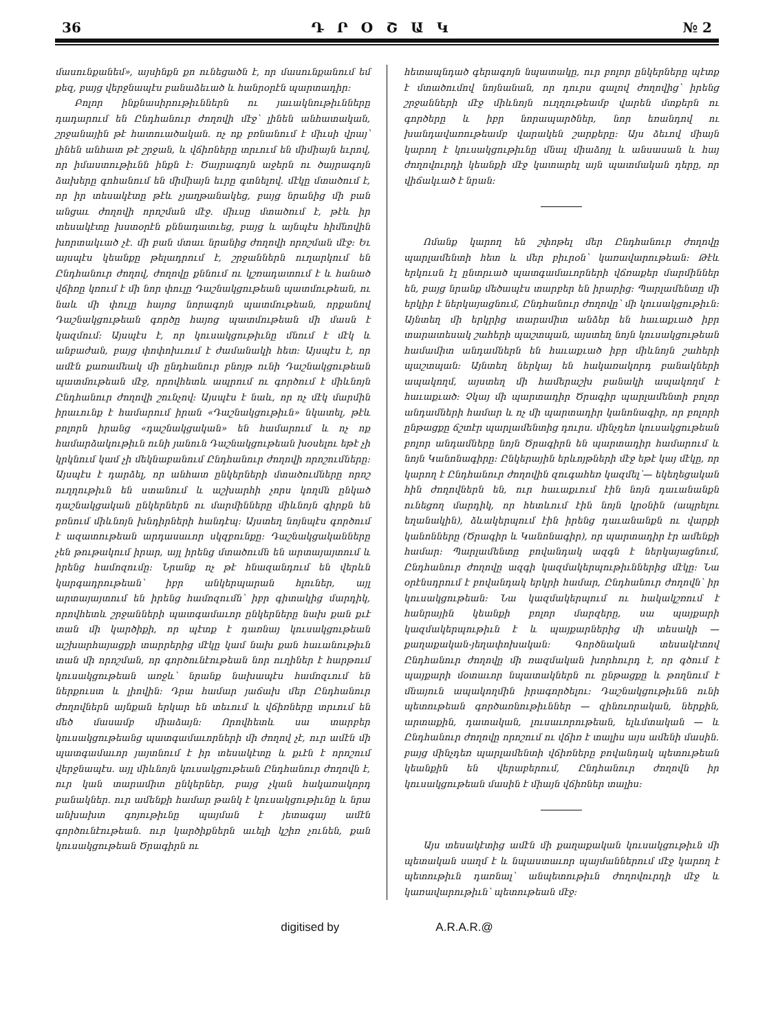36 Դ Ր Օ Շ Ա Կ № 2
մասունքանեմ», այսինքն քո ունեցածն է, որ մասունքանում եմ քեզ, բայց վերջնապէս բանաձեւած և հանրօրէն պարտադիր։
Բոլոր ինքնասիրութիւններն ու յաւակնութիւնները դադարում են Ընդհանուր ժողովի մէջ՝ լինեն անհատական, շրջանային թէ հատուածական․ ոչ ոք բռնանում է միւսի վրայ՝ լինեն անհատ թէ շրջան, և վճիռները տրւում են միմիայն եւրով, որ իմաստութիւնն ինքն է։ Ծայրագոյն աջերն ու ծայրագոյն ձախերը գոհանում են միմիայն եւրը գտնելով․ մէկը մտածում է, որ իր տեսակէտը թէև չյաղթանակեց, բայց նրանից մի բան անցաւ ժողովի որոշման մէջ․ միւսը մտածում է, թէև իր տեսակէտը խստօրէն քննադատւեց, բայց և այնպէս հիմնովին խորտակւած չէ․ մի բան մտաւ նրանից ժողովի որոշման մէջ։ Եւ այսպէս կեանքը թելադրում է, շրջաններն ուղարկում են Ընդհանուր ժողով, ժողովը քննում ու կշռադատում է և հանած վճիռը կռում է մի նոր փուլը Դաշնակցութեան պատմութեան, ու նաև մի փուլը հայոց նորագոյն պատմութեան, որքանով Դաշնակցութեան գործը հայոց պատմութեան մի մասն է կազմում։ Այսպէս է, որ կուսակցութիւնը մնում է մէկ և անբաժան, բայց փոփոխւում է ժամանակի հետ։ Այսպէս է, որ ամէն քառամեակ մի ընդհանուր բնոյթ ունի Դաշնակցութեան պատմութեան մէջ, որովհետև ապրում ու գործում է միևնոյն Ընդհանուր ժողովի շունչով։ Այսպէս է նաև, որ ոչ մէկ մարմին իրաւունք է համարում իրան «Դաշնակցութիւն» նկատել, թէև բոլորն իրանց «դաշնակցական» են համարում և ոչ ոք համարձակութիւն ունի յանուն Դաշնակցութեան խօսելու եթէ չի կրկնում կամ չի մեկնաբանում Ընդհանուր ժողովի որոշումները։ Այսպէս է դարձել, որ անհատ ընկերների մտածումները որոշ ուղղութիւն են ստանում և աշխարհի չորս կողմն ընկած դաշնակցական ընկերներն ու մարմինները միևնոյն գիրքն են բռնում միևնոյն խնդիրների հանդէպ։ Այստեղ նոյնպէս գործում է ազատութեան արդասաւոր սկզբունքը։ Դաշնակցականները չեն թութակում իրար, այլ իրենց մտածումն են արտայայտում և իրենց համոզումը։ Նրանք ոչ թէ հնազանդում են վերևն կարգադրութեան՝ իբր անկերպարան հլուներ, այլ արտայայտում են իրենց համոզումն՝ իբր գիտակից մարդիկ, որովհետև շրջանների պատգամաւոր ընկերները նախ քան քւէ տան մի կարծիքի, որ պէտք է դառնայ կուսակցութեան աշխարհայացքի տարրերից մէկը կամ նախ քան հաւանութիւն տան մի որոշման, որ գործունէութեան նոր ուղիներ է հարթում կուսակցութեան առջև՝ նրանք նախապէս համոզւում են ներքուստ և լիովին։ Դրա համար յաճախ մեր Ընդհանուր ժողովներն այնքան երկար են տեւում և վճիռները տրւում են մեծ մասամբ միաձայն։ Որովհետև սա տարբեր կուսակցութեանց պատգամաւորների մի ժողով չէ, ուր ամէն մի պատգամաւոր յայտնում է իր տեսակէտը և քւէն է որոշում վերջնապէս․ այլ միևնոյն կուսակցութեան Ընդհանուր ժողովն է, ուր կան տարամիտ ընկերներ, բայց չկան հակառակորդ բանակներ․ ուր ամենքի համար թանկ է կուսակցութիւնը և նրա անխախտ գոյութիւնը պայման է յետագայ ամէն գործունէութեան․ ուր կարծիքներն աւելի կշիռ չունեն, քան կուսակցութեան Ծրագիրն ու
հետապնդած գերագոյն նպատակը, ուր բոլոր ընկերները պէտք է մտածումով նոյնանան, որ դուրս գալով ժողովից՝ իրենց շրջանների մէջ միևնոյն ուղղութեամբ վարեն մտքերն ու գործերը և իբր նորապարծներ, նոր եռանդով ու խանդավառութեամբ վարակեն շարքերը։ Այս ձեւով միայն կարող է կուսակցութիւնը մնալ միաձոյլ և անսասան և հայ ժողովուրդի կեանքի մէջ կատարել այն պատմական դերը, որ վիճակւած է նրան։
Ոմանք կարող են շփոթել մեր Ընդհանուր ժողովը պարլամենտի հետ և մեր բիւրօն՝ կառավարութեան։ Թէև երկուսն էլ ընտրւած պատգամաւորների վճռաքեր մարմիններ են, բայց նրանք մեծապէս տարբեր են իրարից։ Պարլամենտը մի երկիր է ներկայացնում, Ընդհանուր ժողովը՝ մի կուսակցութիւն։ Այնտեղ մի երկրից տարամիտ անձեր են հաւաքւած իբր տարատեսակ շահերի պաշտպան, այստեղ նոյն կուսակցութեան համամիտ անդամներն են հաւաքւած իբր միևնոյն շահերի պաշտպան։ Այնտեղ ներկայ են հակառակորդ բանակների ապակողմ, այստեղ մի համերաշխ բանակի ապակողմ է հաւաքւած։ Չկայ մի պարտադիր Ծրագիր պարլամենտի բոլոր անդամների համար և ոչ մի պարտադիր կանոնագիր, որ բոլորի ընթացքը ճշտէր պարլամենտից դուրս․ մինչդեռ կուսակցութեան բոլոր անդամները նոյն Ծրագիրն են պարտադիր համարում և նոյն Կանոնագիրը։ Ընկերային երևոյթների մէջ եթէ կայ մէկը, որ կարող է Ընդհանուր ժողովին զուգահեռ կազմել՝— եկեղեցական հին ժողովներն են, ուր հաւաքւում էին նոյն դաւանանքն ունեցող մարդիկ, որ հետևում էին նոյն կրօնին (ապրելու եղանակին), ձևակերպում էին իրենց դաւանանքն ու վարքի կանոնները (Ծրագիր և Կանոնագիր), որ պարտադիր էր ամենքի համար։ Պարլամենտը բովանդակ ազգն է ներկայացնում, Ընդհանուր ժողովը ազգի կազմակերպութիւններից մէկը։ Նա օրէնսդրում է բովանդակ երկրի համար, Ընդհանուր ժողովն՝ իր կուսակցութեան։ Նա կազմակերպում ու հակակշռում է հանրային կեանքի բոլոր մարզերը, սա պայքարի կազմակերպութիւն է և պայքարներից մի տեսակի — քաղաքական-յեղափոխական։ Գործնական տեսակէտով Ընդհանուր ժողովը մի ռազմական խորհուրդ է, որ գծում է պայքարի մօտաւոր նպատակներն ու ընթացքը և թողնում է մնայուն ապակողմին իրագործելու։ Դաշնակցութիւնն ունի պետութեան գործառնութիւններ — զինուորական, ներքին, արտաքին, դատական, լուսաւորութեան, ելևմտական — և Ընդհանուր ժողովը որոշում ու վճիռ է տալիս այս ամենի մասին․ բայց մինչդեռ պարլամենտի վճիռները բովանդակ պետութեան կեանքին են վերաբերում, Ընդհանուր ժողովն իր կուսակցութեան մասին է միայն վճիռներ տալիս։
Այս տեսակէտից ամէն մի քաղաքական կուսակցութիւն մի պետական սաղմ է և նպաստաւոր պայմաններում մէջ կարող է պետութիւն դառնալ՝ անպետութիւն ժողովուրդի մէջ և կառավարութիւն՝ պետութեան մէջ։
digitised by A.R.A.R.@